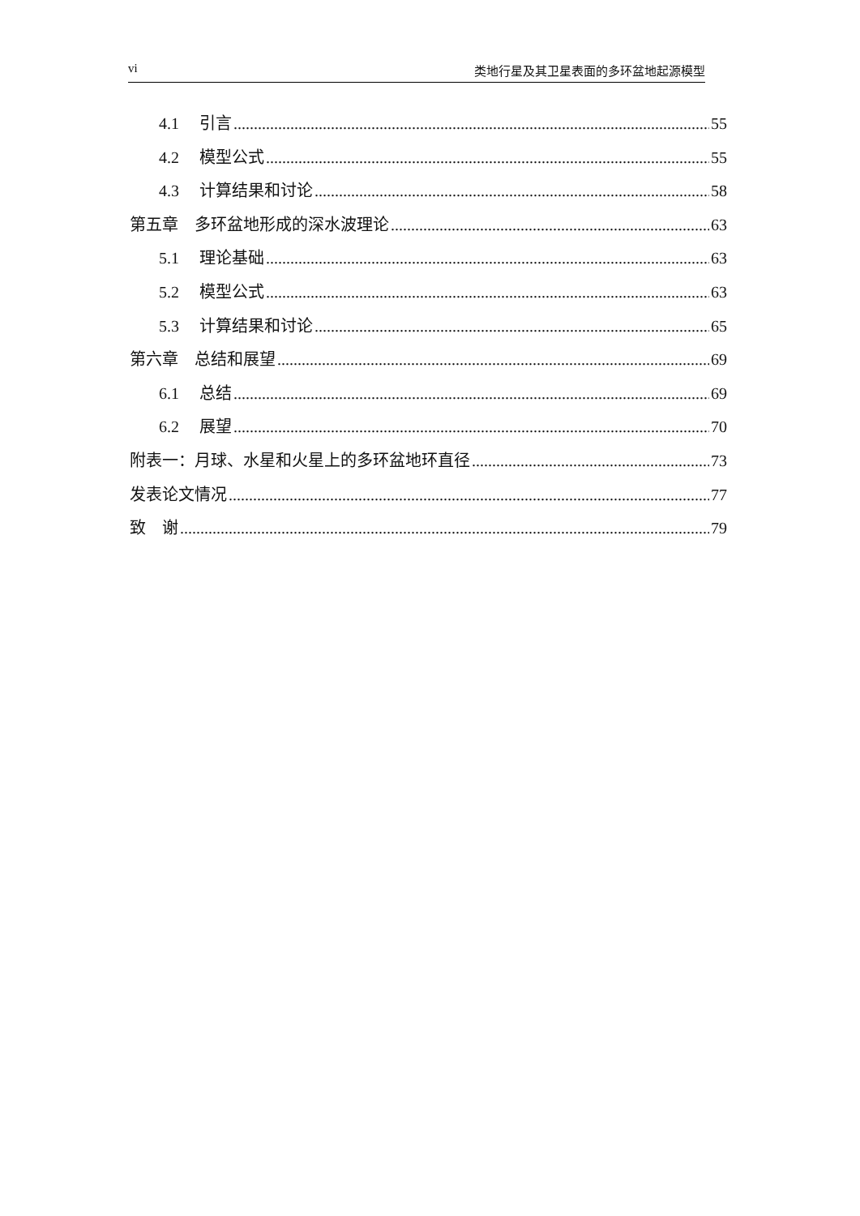vi 类地行星及其卫星表面的多环盆地起源模型
4.1 引言 55
4.2 模型公式 55
4.3 计算结果和讨论 58
第五章　多环盆地形成的深水波理论 63
5.1 理论基础 63
5.2 模型公式 63
5.3 计算结果和讨论 65
第六章　总结和展望 69
6.1 总结 69
6.2 展望 70
附表一：月球、水星和火星上的多环盆地环直径 73
发表论文情况 77
致　谢 79